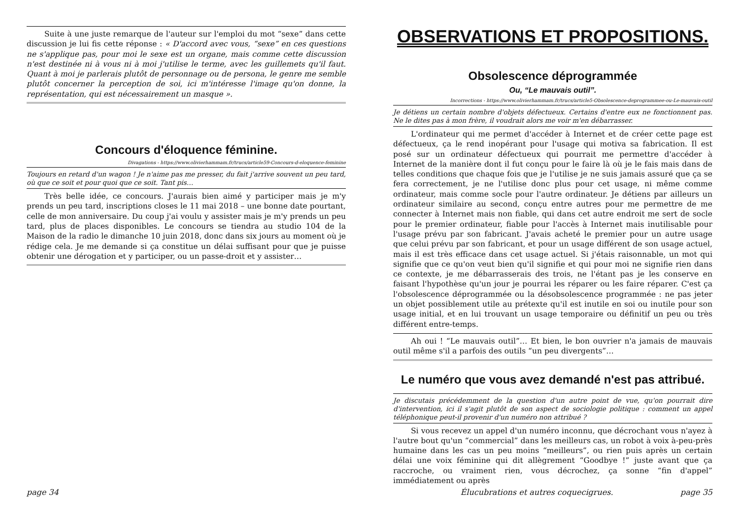Suite à une juste remarque de l'auteur sur l'emploi du mot “sexe” dans cette discussion je lui fis cette réponse : « D'accord avec vous, “sexe” en ces questions ne s'applique pas, pour moi le sexe est un organe, mais comme cette discussion n'est destinée ni à vous ni à moi j'utilise le terme, avec les guillemets qu'il faut. Quant à moi je parlerais plutôt de personnage ou de persona, le genre me semble plutôt concerner la perception de soi, ici m'intéresse l'image qu'on donne, la représentation, qui est nécessairement un masque ».
Concours d'éloquence féminine.
Divagations - https://www.olivierhammam.fr/trucs/article59-Concours-d-eloquence-feminine
Toujours en retard d'un wagon ! Je n'aime pas me presser, du fait j'arrive souvent un peu tard, où que ce soit et pour quoi que ce soit. Tant pis…
Très belle idée, ce concours. J'aurais bien aimé y participer mais je m'y prends un peu tard, inscriptions closes le 11 mai 2018 – une bonne date pourtant, celle de mon anniversaire. Du coup j'ai voulu y assister mais je m'y prends un peu tard, plus de places disponibles. Le concours se tiendra au studio 104 de la Maison de la radio le dimanche 10 juin 2018, donc dans six jours au moment où je rédige cela. Je me demande si ça constitue un délai suffisant pour que je puisse obtenir une dérogation et y participer, ou un passe-droit et y assister…
page 34
OBSERVATIONS ET PROPOSITIONS.
Obsolescence déprogrammée
Ou, “Le mauvais outil”.
Incorrections - https://www.olivierhammam.fr/trucs/article5-Obsolescence-deprogrammee-ou-Le-mauvais-outil
Je détiens un certain nombre d'objets défectueux. Certains d'entre eux ne fonctionnent pas. Ne le dites pas à mon frère, il voudrait alors me voir m'en débarrasser.
L'ordinateur qui me permet d'accéder à Internet et de créer cette page est défectueux, ça le rend inopérant pour l'usage qui motiva sa fabrication. Il est posé sur un ordinateur défectueux qui pourrait me permettre d'accéder à Internet de la manière dont il fut conçu pour le faire là où je le fais mais dans de telles conditions que chaque fois que je l'utilise je ne suis jamais assuré que ça se fera correctement, je ne l'utilise donc plus pour cet usage, ni même comme ordinateur, mais comme socle pour l'autre ordinateur. Je détiens par ailleurs un ordinateur similaire au second, conçu entre autres pour me permettre de me connecter à Internet mais non fiable, qui dans cet autre endroit me sert de socle pour le premier ordinateur, fiable pour l'accès à Internet mais inutilisable pour l'usage prévu par son fabricant. J'avais acheté le premier pour un autre usage que celui prévu par son fabricant, et pour un usage différent de son usage actuel, mais il est très efficace dans cet usage actuel. Si j'étais raisonnable, un mot qui signifie que ce qu'on veut bien qu'il signifie et qui pour moi ne signifie rien dans ce contexte, je me débarrasserais des trois, ne l'étant pas je les conserve en faisant l'hypothèse qu'un jour je pourrai les réparer ou les faire réparer. C'est ça l'obsolescence déprogrammée ou la désobsolescence programmée : ne pas jeter un objet possiblement utile au prétexte qu'il est inutile en soi ou inutile pour son usage initial, et en lui trouvant un usage temporaire ou définitif un peu ou très différent entre-temps.
Ah oui ! “Le mauvais outil”… Et bien, le bon ouvrier n'a jamais de mauvais outil même s'il a parfois des outils “un peu divergents”…
Le numéro que vous avez demandé n'est pas attribué.
Je discutais précédemment de la question d'un autre point de vue, qu'on pourrait dire d'intervention, ici il s'agit plutôt de son aspect de sociologie politique : comment un appel téléphonique peut-il provenir d'un numéro non attribué ?
Si vous recevez un appel d'un numéro inconnu, que décrochant vous n'ayez à l'autre bout qu'un “commercial” dans les meilleurs cas, un robot à voix à-peu-près humaine dans les cas un peu moins “meilleurs”, ou rien puis après un certain délai une voix féminine qui dit allègrement “Goodbye !” juste avant que ça raccroche, ou vraiment rien, vous décrochez, ça sonne “fin d'appel” immédiatement ou après
Élucubrations et autres coquecigrues. page 35